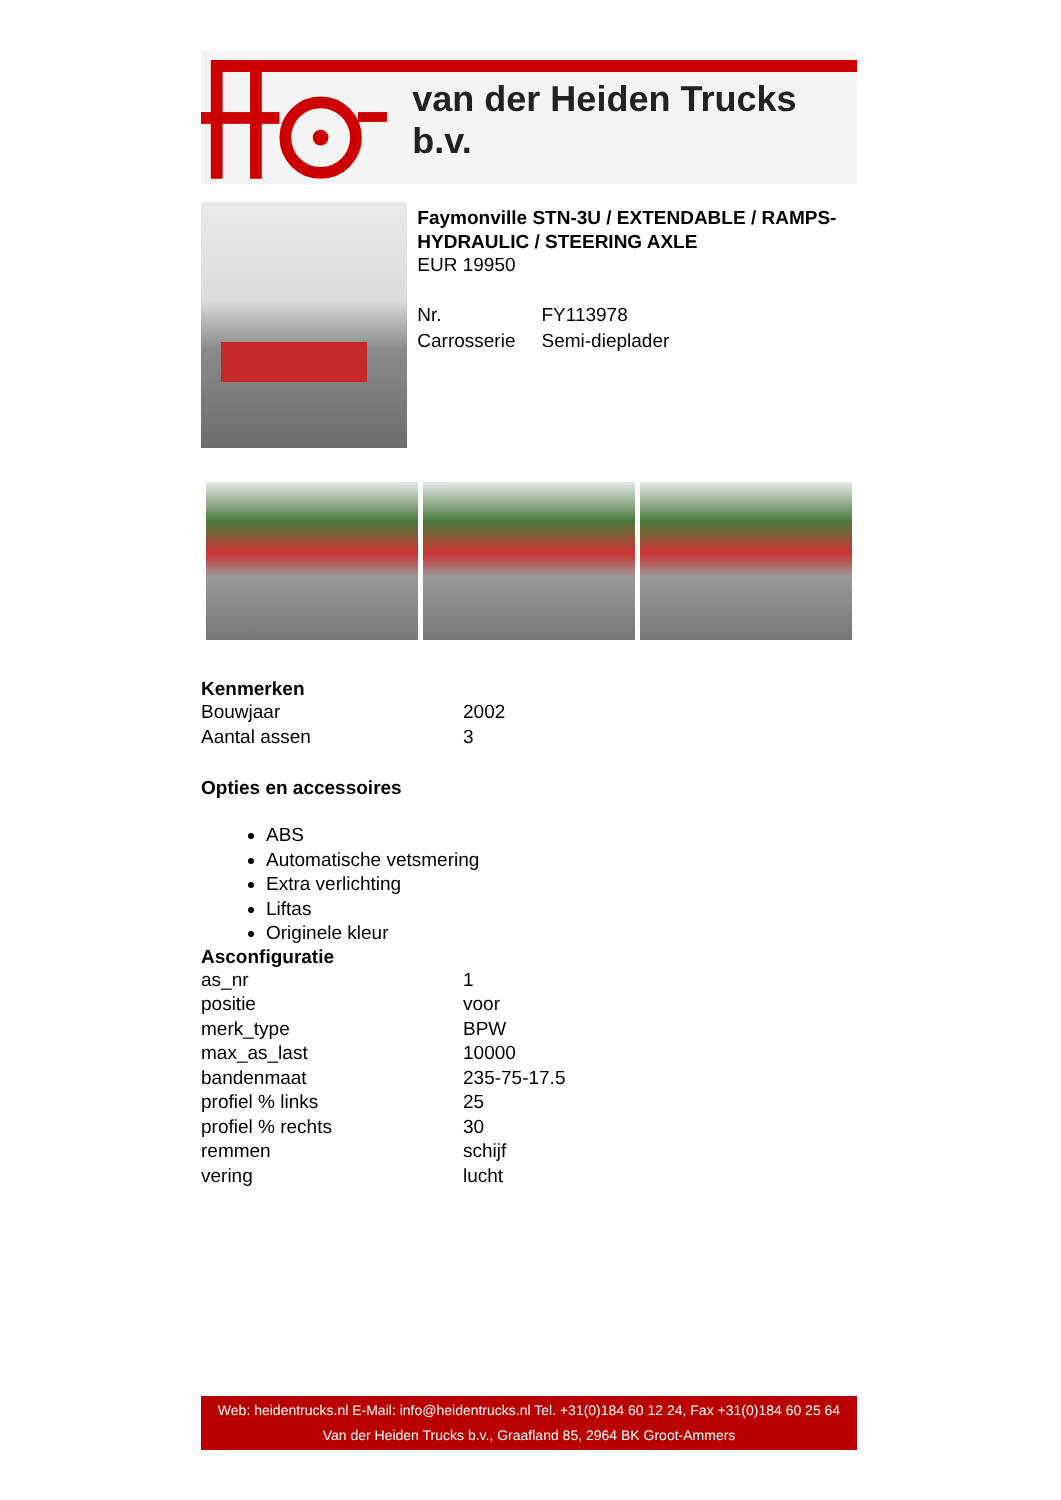van der Heiden Trucks b.v.
Faymonville STN-3U / EXTENDABLE / RAMPS-HYDRAULIC / STEERING AXLE
EUR 19950
| Nr. | FY113978 |
| Carrosserie | Semi-dieplader |
Kenmerken
| Bouwjaar | 2002 |
| Aantal assen | 3 |
Opties en accessoires
ABS
Automatische vetsmering
Extra verlichting
Liftas
Originele kleur
Asconfiguratie
| as_nr | 1 |
| positie | voor |
| merk_type | BPW |
| max_as_last | 10000 |
| bandenmaat | 235-75-17.5 |
| profiel % links | 25 |
| profiel % rechts | 30 |
| remmen | schijf |
| vering | lucht |
Web: heidentrucks.nl E-Mail: info@heidentrucks.nl Tel. +31(0)184 60 12 24, Fax +31(0)184 60 25 64
Van der Heiden Trucks b.v., Graafland 85, 2964 BK Groot-Ammers